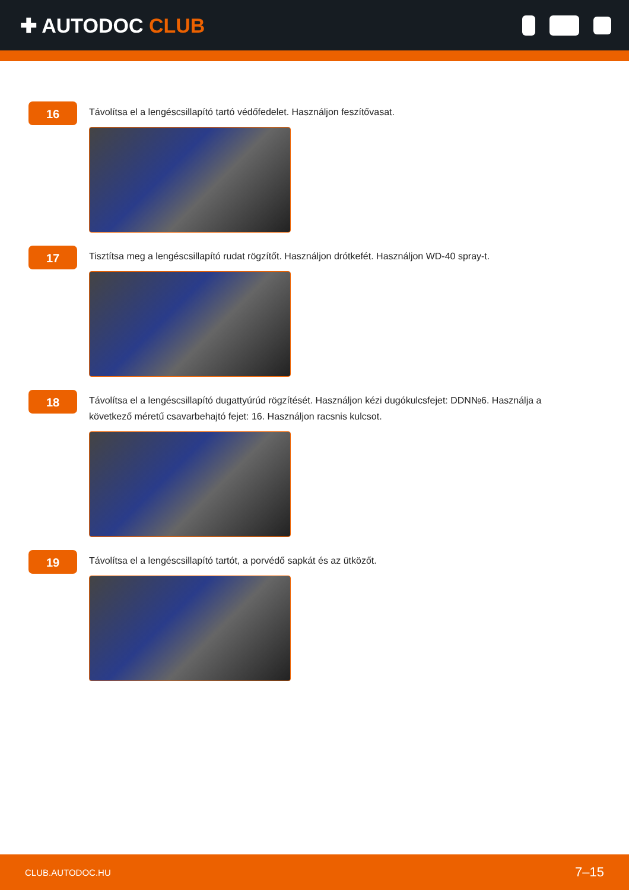✚ AUTODOC CLUB
16
Távolítsa el a lengéscsillapító tartó védőfedelet. Használjon feszítővasat.
17
Tisztítsa meg a lengéscsillapító rudat rögzítőt. Használjon drótkefét. Használjon WD-40 spray-t.
18
Távolítsa el a lengéscsillapító dugattyúrúd rögzítését. Használjon kézi dugókulcsfejet: DDN№6. Használja a következő méretű csavarbehajtó fejet: 16. Használjon racsnis kulcsot.
19
Távolítsa el a lengéscsillapító tartót, a porvédő sapkát és az ütközőt.
CLUB.AUTODOC.HU 7–15